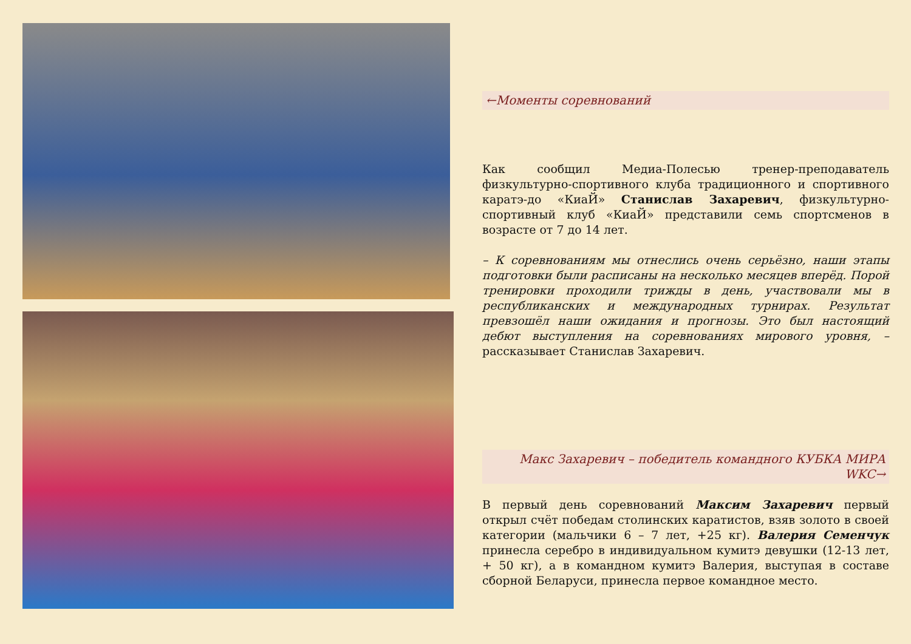←Моменты соревнований
Как сообщил Медиа-Полесью тренер-преподаватель физкультурно-спортивного клуба традиционного и спортивного каратэ-до «КиаЙ» Станислав Захаревич, физкультурно-спортивный клуб «КиаЙ» представили семь спортсменов в возрасте от 7 до 14 лет.
– К соревнованиям мы отнеслись очень серьёзно, наши этапы подготовки были расписаны на несколько месяцев вперёд. Порой тренировки проходили трижды в день, участвовали мы в республиканских и международных турнирах. Результат превзошёл наши ожидания и прогнозы. Это был настоящий дебют выступления на соревнованиях мирового уровня, – рассказывает Станислав Захаревич.
Макс Захаревич – победитель командного КУБКА МИРА WKC→
В первый день соревнований Максим Захаревич первый открыл счёт победам столинских каратистов, взяв золото в своей категории (мальчики 6 – 7 лет, +25 кг). Валерия Семенчук принесла серебро в индивидуальном кумитэ девушки (12-13 лет, + 50 кг), а в командном кумитэ Валерия, выступая в составе сборной Беларуси, принесла первое командное место.